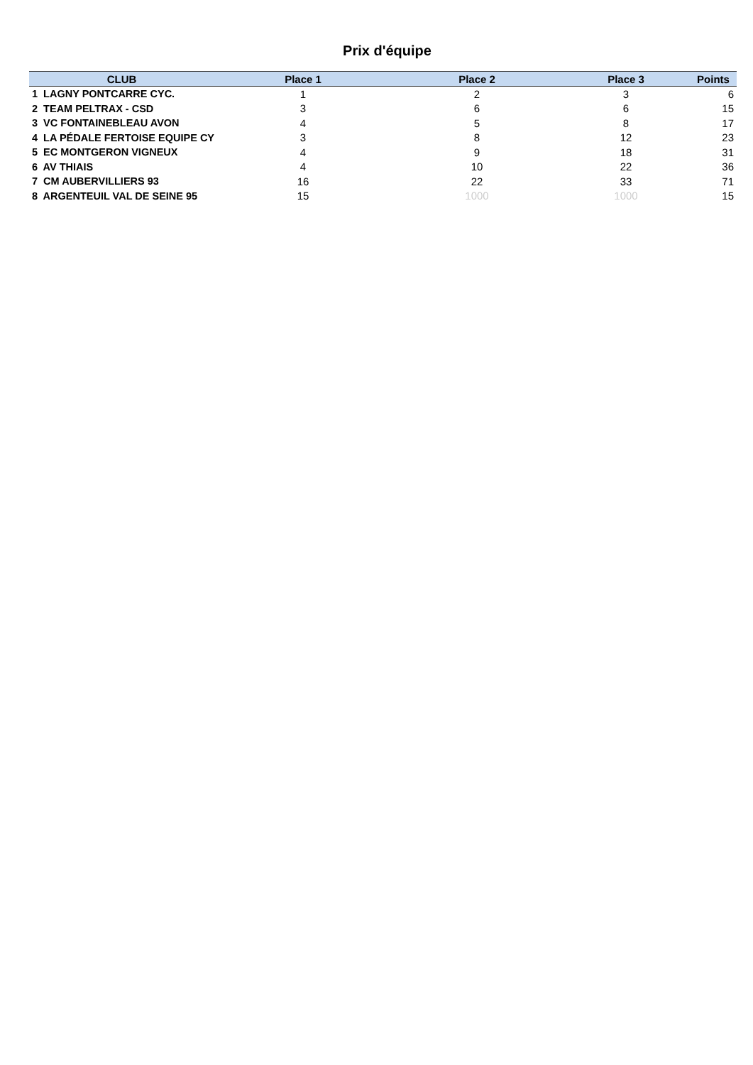Prix d'équipe
| CLUB | Place 1 | Place 2 | Place 3 | Points |
| --- | --- | --- | --- | --- |
| 1 LAGNY PONTCARRE CYC. | 1 | 2 | 3 | 6 |
| 2 TEAM PELTRAX - CSD | 3 | 6 | 6 | 15 |
| 3 VC FONTAINEBLEAU AVON | 4 | 5 | 8 | 17 |
| 4 LA PÉDALE FERTOISE EQUIPE CY | 3 | 8 | 12 | 23 |
| 5 EC MONTGERON VIGNEUX | 4 | 9 | 18 | 31 |
| 6 AV THIAIS | 4 | 10 | 22 | 36 |
| 7 CM AUBERVILLIERS 93 | 16 | 22 | 33 | 71 |
| 8 ARGENTEUIL VAL DE SEINE 95 | 15 | 1000 | 1000 | 15 |